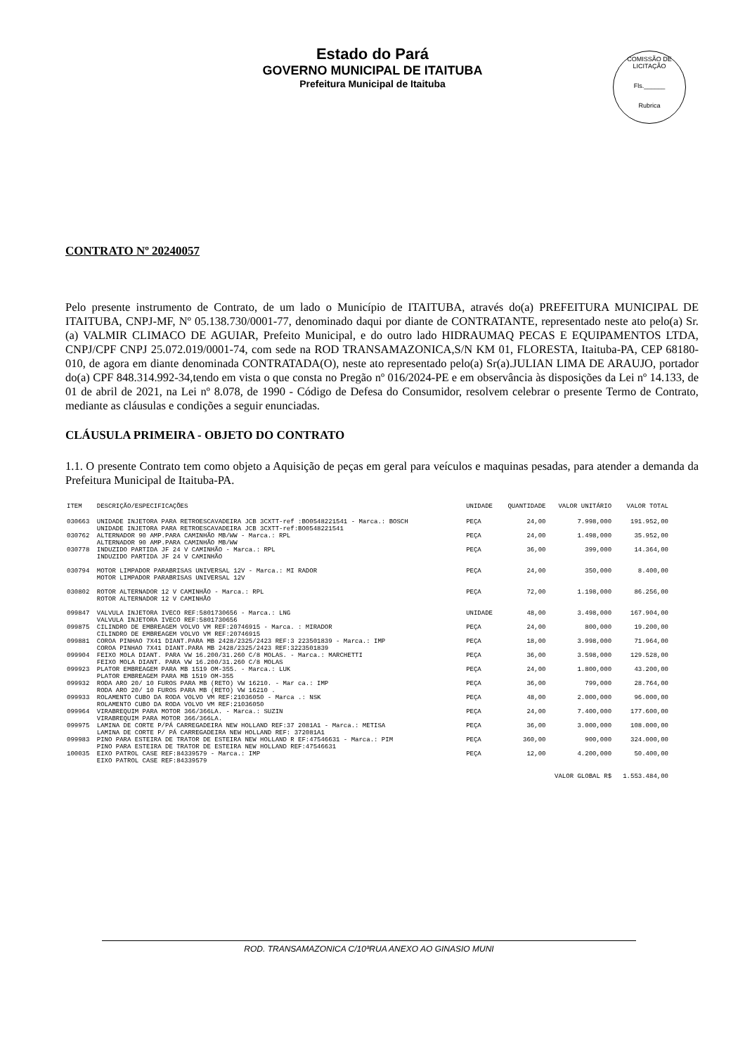Estado do Pará
GOVERNO MUNICIPAL DE ITAITUBA
Prefeitura Municipal de Itaituba
COMISSÃO DE LICITAÇÃO
Fls.______
Rubrica
CONTRATO Nº 20240057
Pelo presente instrumento de Contrato, de um lado o Município de ITAITUBA, através do(a) PREFEITURA MUNICIPAL DE ITAITUBA, CNPJ-MF, Nº 05.138.730/0001-77, denominado daqui por diante de CONTRATANTE, representado neste ato pelo(a) Sr.(a) VALMIR CLIMACO DE AGUIAR, Prefeito Municipal, e do outro lado HIDRAUMAQ PECAS E EQUIPAMENTOS LTDA, CNPJ/CPF CNPJ 25.072.019/0001-74, com sede na ROD TRANSAMAZONICA,S/N KM 01, FLORESTA, Itaituba-PA, CEP 68180-010, de agora em diante denominada CONTRATADA(O), neste ato representado pelo(a) Sr(a).JULIAN LIMA DE ARAUJO, portador do(a) CPF 848.314.992-34,tendo em vista o que consta no Pregão nº 016/2024-PE e em observância às disposições da Lei nº 14.133, de 01 de abril de 2021, na Lei nº 8.078, de 1990 - Código de Defesa do Consumidor, resolvem celebrar o presente Termo de Contrato, mediante as cláusulas e condições a seguir enunciadas.
CLÁUSULA PRIMEIRA - OBJETO DO CONTRATO
1.1. O presente Contrato tem como objeto a Aquisição de peças em geral para veículos e maquinas pesadas, para atender a demanda da Prefeitura Municipal de Itaituba-PA.
| ITEM | DESCRIÇÃO/ESPECIFICAÇÕES | UNIDADE | QUANTIDADE | VALOR UNITÁRIO | VALOR TOTAL |
| --- | --- | --- | --- | --- | --- |
| 030663 | UNIDADE INJETORA PARA RETROESCAVADEIRA JCB 3CXTT-ref :BO0548221541 - Marca.: BOSCH UNIDADE INJETORA PARA RETROESCAVADEIRA JCB 3CXTT-ref:BO0548221541 | PEÇA | 24,00 | 7.998,000 | 191.952,00 |
| 030762 | ALTERNADOR 90 AMP.PARA CAMINHÃO MB/WW - Marca.: RPL ALTERNADOR 90 AMP.PARA CAMINHÃO MB/WW | PEÇA | 24,00 | 1.498,000 | 35.952,00 |
| 030778 | INDUZIDO PARTIDA JF 24 V CAMINHÃO - Marca.: RPL INDUZIDO PARTIDA JF 24 V CAMINHÃO | PEÇA | 36,00 | 399,000 | 14.364,00 |
| 030794 | MOTOR LIMPADOR PARABRISAS UNIVERSAL 12V - Marca.: MI RADOR MOTOR LIMPADOR PARABRISAS UNIVERSAL 12V | PEÇA | 24,00 | 350,000 | 8.400,00 |
| 030802 | ROTOR ALTERNADOR 12 V CAMINHÃO - Marca.: RPL ROTOR ALTERNADOR 12 V CAMINHÃO | PEÇA | 72,00 | 1.198,000 | 86.256,00 |
| 099847 | VALVULA INJETORA IVECO REF:5801730656 - Marca.: LNG VALVULA INJETORA IVECO REF:5801730656 | UNIDADE | 48,00 | 3.498,000 | 167.904,00 |
| 099875 | CILINDRO DE EMBREAGEM VOLVO VM REF:20746915 - Marca. : MIRADOR CILINDRO DE EMBREAGEM VOLVO VM REF:20746915 | PEÇA | 24,00 | 800,000 | 19.200,00 |
| 099881 | COROA PINHAO 7X41 DIANT.PARA MB 2428/2325/2423 REF:3 223501839 - Marca.: IMP COROA PINHAO 7X41 DIANT.PARA MB 2428/2325/2423 REF:3223501839 | PEÇA | 18,00 | 3.998,000 | 71.964,00 |
| 099904 | FEIXO MOLA DIANT. PARA VW 16.200/31.260 C/8 MOLAS. - Marca.: MARCHETTI FEIXO MOLA DIANT. PARA VW 16.200/31.260 C/8 MOLAS | PEÇA | 36,00 | 3.598,000 | 129.528,00 |
| 099923 | PLATOR EMBREAGEM PARA MB 1519 OM-355. - Marca.: LUK PLATOR EMBREAGEM PARA MB 1519 OM-355 | PEÇA | 24,00 | 1.800,000 | 43.200,00 |
| 099932 | RODA ARO 20/ 10 FUROS PARA MB (RETO) VW 16210. - Mar ca.: IMP RODA ARO 20/ 10 FUROS PARA MB (RETO) VW 16210 . | PEÇA | 36,00 | 799,000 | 28.764,00 |
| 099933 | ROLAMENTO CUBO DA RODA VOLVO VM REF:21036050 - Marca .: NSK ROLAMENTO CUBO DA RODA VOLVO VM REF:21036050 | PEÇA | 48,00 | 2.000,000 | 96.000,00 |
| 099964 | VIRABREQUIM PARA MOTOR 366/366LA. - Marca.: SUZIN VIRABREQUIM PARA MOTOR 366/366LA. | PEÇA | 24,00 | 7.400,000 | 177.600,00 |
| 099975 | LAMINA DE CORTE P/PÁ CARREGADEIRA NEW HOLLAND REF:37 2081A1 - Marca.: METISA LAMINA DE CORTE P/ PÁ CARREGADEIRA NEW HOLLAND REF: 372081A1 | PEÇA | 36,00 | 3.000,000 | 108.000,00 |
| 099983 | PINO PARA ESTEIRA DE TRATOR DE ESTEIRA NEW HOLLAND R EF:47546631 - Marca.: PIM PINO PARA ESTEIRA DE TRATOR DE ESTEIRA NEW HOLLAND REF:47546631 | PEÇA | 360,00 | 900,000 | 324.000,00 |
| 100035 | EIXO PATROL CASE REF:84339579 - Marca.: IMP EIXO PATROL CASE REF:84339579 | PEÇA | 12,00 | 4.200,000 | 50.400,00 |
| VALOR GLOBAL R$ | | | | | 1.553.484,00 |
ROD. TRANSAMAZONICA C/10ªRUA ANEXO AO GINASIO MUNI